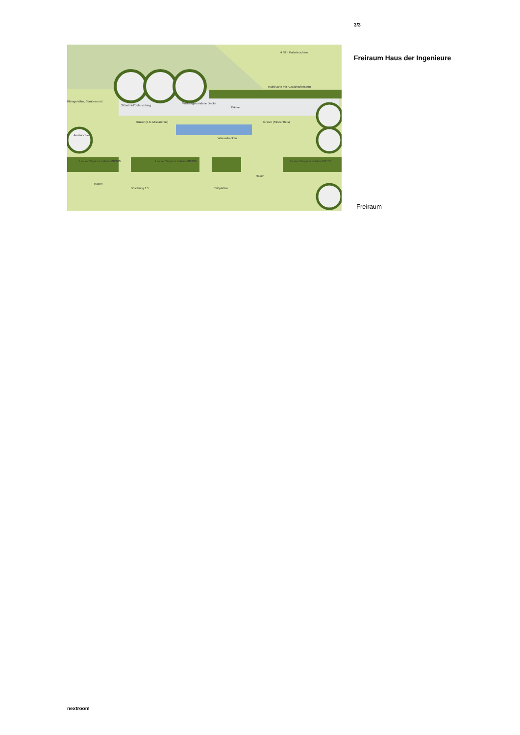4 ST - Pollerleuchten
Hainbuche mit Aussichtsfenstern
Kleingehölze, Stauden und
Sitzwürfel/Beleuchtung
Wassergebundene Decke
Bänke
Gräser (z.B. Miscanthus)
Gräser (Miscanthus)
Amelanchier
Wasserbecken
Hecke Carpinus betulus 80/100
Hecke Carpinus betulus 80/100
Hecke Carpinus betulus 80/100
Rasen
Rasen
Böschung 1:5
Trittplatten
3/3
Freiraum Haus der Ingenieure
Freiraum
nextroom